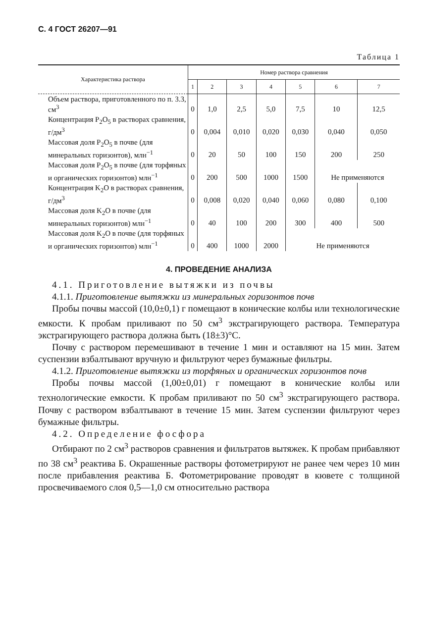С. 4 ГОСТ 26207—91
Таблица 1
| Характеристика раствора | Номер раствора сравнения | | | | | | |
| --- | --- | --- | --- | --- | --- | --- | --- |
| | 1 | 2 | 3 | 4 | 5 | 6 | 7 |
| Объем раствора, приготовленного по п. 3.3, см<sup>3</sup> | 0 | 1,0 | 2,5 | 5,0 | 7,5 | 10 | 12,5 |
| Концентрация P<sub>2</sub>O<sub>5</sub> в растворах сравнения, г/дм<sup>3</sup> | 0 | 0,004 | 0,010 | 0,020 | 0,030 | 0,040 | 0,050 |
| Массовая доля P<sub>2</sub>O<sub>5</sub> в почве (для минеральных горизонтов), млн<sup>−1</sup> | 0 | 20 | 50 | 100 | 150 | 200 | 250 |
| Массовая доля P<sub>2</sub>O<sub>5</sub> в почве (для торфяных и органических горизонтов) млн<sup>−1</sup> | 0 | 200 | 500 | 1000 | 1500 | Не применяются | |
| Концентрация K<sub>2</sub>O в растворах сравнения, г/дм<sup>3</sup> | 0 | 0,008 | 0,020 | 0,040 | 0,060 | 0,080 | 0,100 |
| Массовая доля K<sub>2</sub>O в почве (для минеральных горизонтов) млн<sup>−1</sup> | 0 | 40 | 100 | 200 | 300 | 400 | 500 |
| Массовая доля K<sub>2</sub>O в почве (для торфяных и органических горизонтов) млн<sup>−1</sup> | 0 | 400 | 1000 | 2000 | Не применяются | | |
4. ПРОВЕДЕНИЕ АНАЛИЗА
4.1. Приготовление вытяжки из почвы
4.1.1. Приготовление вытяжки из минеральных горизонтов почв
Пробы почвы массой (10,0±0,1) г помещают в конические колбы или технологические емкости. К пробам приливают по 50 см<sup>3</sup> экстрагирующего раствора. Температура экстрагирующего раствора должна быть (18±3)°С.
Почву с раствором перемешивают в течение 1 мин и оставляют на 15 мин. Затем суспензии взбалтывают вручную и фильтруют через бумажные фильтры.
4.1.2. Приготовление вытяжки из торфяных и органических горизонтов почв
Пробы почвы массой (1,00±0,01) г помещают в конические колбы или технологические емкости. К пробам приливают по 50 см<sup>3</sup> экстрагирующего раствора. Почву с раствором взбалтывают в течение 15 мин. Затем суспензии фильтруют через бумажные фильтры.
4.2. Определение фосфора
Отбирают по 2 см<sup>3</sup> растворов сравнения и фильтратов вытяжек. К пробам прибавляют по 38 см<sup>3</sup> реактива Б. Окрашенные растворы фотометрируют не ранее чем через 10 мин после прибавления реактива Б. Фотометрирование проводят в кювете с толщиной просвечиваемого слоя 0,5—1,0 см относительно раствора